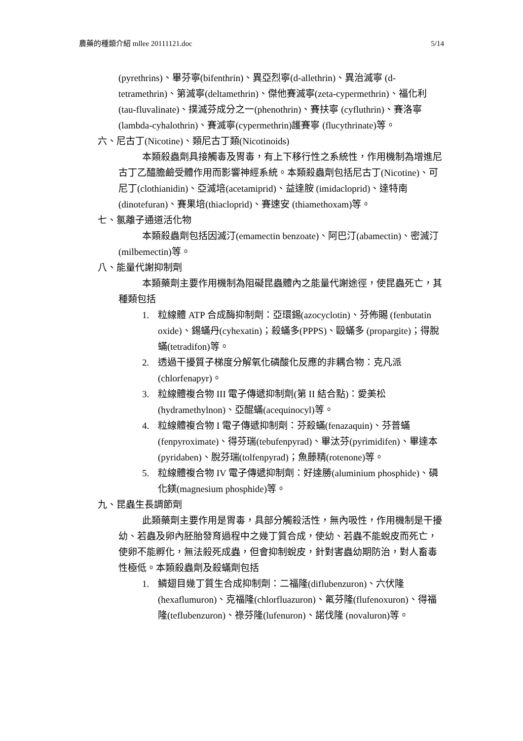農藥的種類介紹 mllee 20111121.doc 5/14
(pyrethrins)、畢芬寧(bifenthrin)、異亞烈寧(d-allethrin)、異治滅寧 (d-tetramethrin)、第滅寧(deltamethrin)、傑他賽滅寧(zeta-cypermethrin)、福化利(tau-fluvalinate)、撲滅芬成分之一(phenothrin)、賽扶寧 (cyfluthrin)、賽洛寧(lambda-cyhalothrin)、賽滅寧(cypermethrin)護賽寧 (flucythrinate)等。
六、尼古丁(Nicotine)、類尼古丁類(Nicotinoids)
本類殺蟲劑具接觸毒及胃毒，有上下移行性之系統性，作用機制為增進尼古丁乙醯膽鹼受體作用而影響神經系統。本類殺蟲劑包括尼古丁(Nicotine)、可尼丁(clothianidin)、亞滅培(acetamiprid)、益達胺 (imidacloprid)、達特南(dinotefuran)、賽果培(thiacloprid)、賽速安 (thiamethoxam)等。
七、氯離子通道活化物
本類殺蟲劑包括因滅汀(emamectin benzoate)、阿巴汀(abamectin)、密滅汀(milbemectin)等。
八、能量代謝抑制劑
本類藥劑主要作用機制為阻礙昆蟲體內之能量代謝途徑，使昆蟲死亡，其種類包括
1. 粒線體 ATP 合成酶抑制劑：亞環錫(azocyclotin)、芬佈賜 (fenbutatin oxide)、錫蟎丹(cyhexatin)；殺蟎多(PPPS)、毆蟎多 (propargite)；得脫蟎(tetradifon)等。
2. 透過干擾質子梯度分解氧化磷酸化反應的非耦合物：克凡派 (chlorfenapyr)。
3. 粒線體複合物 III 電子傳遞抑制劑(第 II 結合點)：愛美松 (hydramethylnon)、亞醌蟎(acequinocyl)等。
4. 粒線體複合物 I 電子傳遞抑制劑：芬殺蟎(fenazaquin)、芬普蟎 (fenpyroximate)、得芬瑞(tebufenpyrad)、畢汰芬(pyrimidifen)、畢達本 (pyridaben)、脫芬瑞(tolfenpyrad)；魚藤精(rotenone)等。
5. 粒線體複合物 IV 電子傳遞抑制劑：好達勝(aluminium phosphide)、磷化鎂(magnesium phosphide)等。
九、昆蟲生長調節劑
此類藥劑主要作用是胃毒，具部分觸殺活性，無內吸性，作用機制是干擾幼、若蟲及卵內胚胎發育過程中之幾丁質合成，使幼、若蟲不能蛻皮而死亡，使卵不能孵化，無法殺死成蟲，但會抑制蛻皮，針對害蟲幼期防治，對人畜毒性極低。本類殺蟲劑及殺蟎劑包括
1. 鱗翅目幾丁質生合成抑制劑：二福隆(diflubenzuron)、六伏隆 (hexaflumuron)、克福隆(chlorfluazuron)、氟芬隆(flufenoxuron)、得福隆(teflubenzuron)、祿芬隆(lufenuron)、諾伐隆 (novaluron)等。